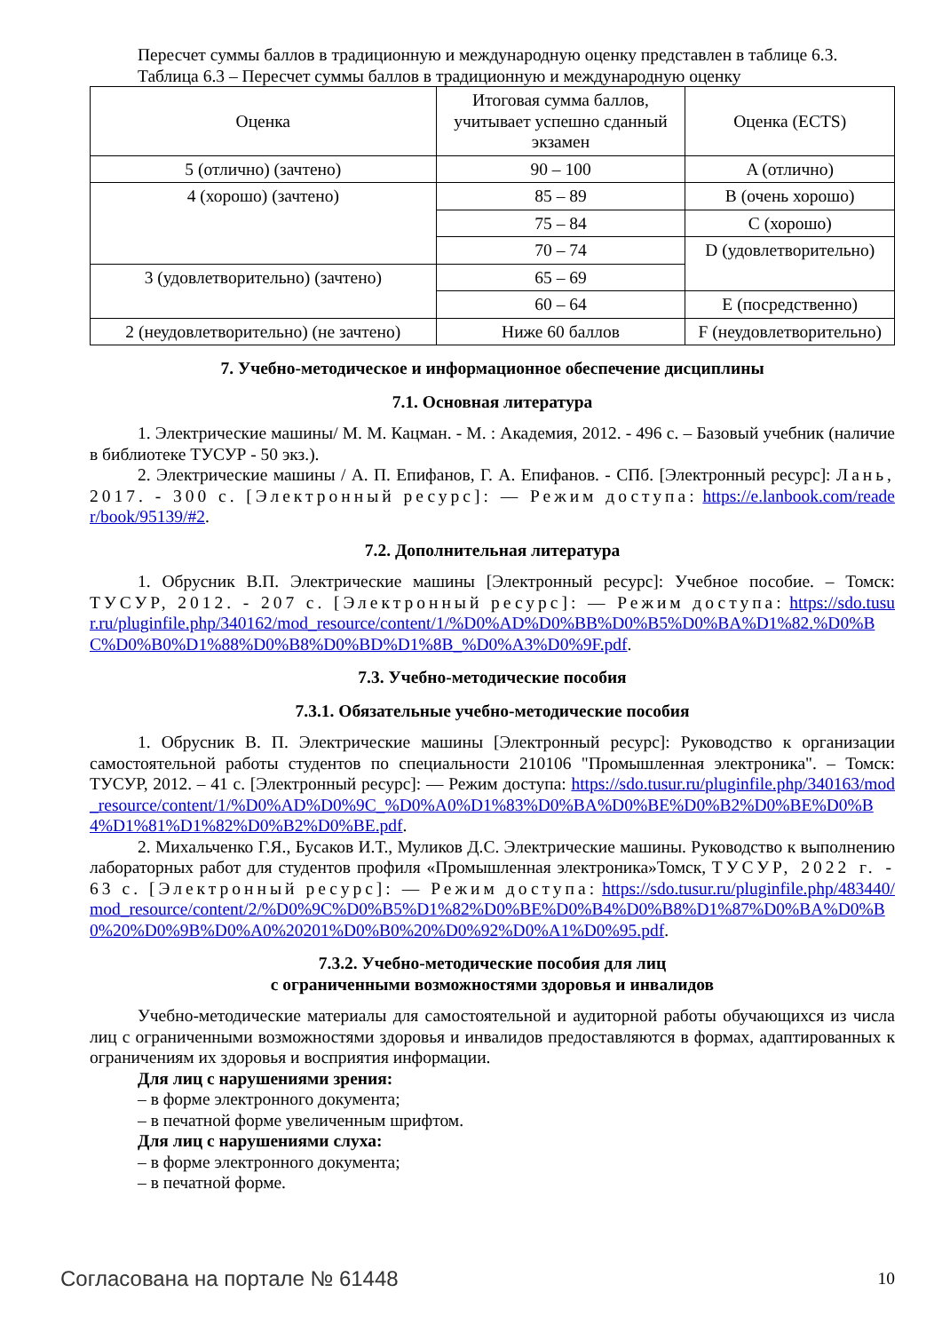Пересчет суммы баллов в традиционную и международную оценку представлен в таблице 6.3.
Таблица 6.3 – Пересчет суммы баллов в традиционную и международную оценку
| Оценка | Итоговая сумма баллов, учитывает успешно сданный экзамен | Оценка (ECTS) |
| 5 (отлично) (зачтено) | 90 – 100 | A (отлично) |
| 4 (хорошо) (зачтено) | 85 – 89 | B (очень хорошо) |
| | 75 – 84 | C (хорошо) |
| | 70 – 74 | D (удовлетворительно) |
| 3 (удовлетворительно) (зачтено) | 65 – 69 | |
| | 60 – 64 | E (посредственно) |
| 2 (неудовлетворительно) (не зачтено) | Ниже 60 баллов | F (неудовлетворительно) |
7. Учебно-методическое и информационное обеспечение дисциплины
7.1. Основная литература
1. Электрические машины/ М. М. Кацман. - М. : Академия, 2012. - 496 с. – Базовый учебник (наличие в библиотеке ТУСУР - 50 экз.).
2. Электрические машины / А. П. Епифанов, Г. А. Епифанов. - СПб. [Электронный ресурс]: Лань, 2017. - 300 с. [Электронный ресурс]: — Режим доступа: https://e.lanbook.com/reader/book/95139/#2.
7.2. Дополнительная литература
1. Обрусник В.П. Электрические машины [Электронный ресурс]: Учебное пособие. – Томск: ТУСУР, 2012. - 207 с. [Электронный ресурс]: — Режим доступа: https://sdo.tusur.ru/pluginfile.php/340162/mod_resource/content/1/%D0%AD%D0%BB%D0%B5%D0%BA%D1%82.%D0%BC%D0%B0%D1%88%D0%B8%D0%BD%D1%8B_%D0%A3%D0%9F.pdf.
7.3. Учебно-методические пособия
7.3.1. Обязательные учебно-методические пособия
1. Обрусник В. П. Электрические машины [Электронный ресурс]: Руководство к организации самостоятельной работы студентов по специальности 210106 "Промышленная электроника". – Томск: ТУСУР, 2012. – 41 с. [Электронный ресурс]: — Режим доступа: https://sdo.tusur.ru/pluginfile.php/340163/mod_resource/content/1/%D0%AD%D0%9C_%D0%A0%D1%83%D0%BA%D0%BE%D0%B2%D0%BE%D0%B4%D1%81%D1%82%D0%B2%D0%BE.pdf.
2. Михальченко Г.Я., Бусаков И.Т., Муликов Д.С. Электрические машины. Руководство к выполнению лабораторных работ для студентов профиля «Промышленная электроника»Томск, ТУСУР, 2022 г. - 63 с. [Электронный ресурс]: — Режим доступа: https://sdo.tusur.ru/pluginfile.php/483440/mod_resource/content/2/%D0%9C%D0%B5%D1%82%D0%BE%D0%B4%D0%B8%D1%87%D0%BA%D0%B0%20%D0%9B%D0%A0%20201%D0%B0%20%D0%92%D0%A1%D0%95.pdf.
7.3.2. Учебно-методические пособия для лиц
с ограниченными возможностями здоровья и инвалидов
Учебно-методические материалы для самостоятельной и аудиторной работы обучающихся из числа лиц с ограниченными возможностями здоровья и инвалидов предоставляются в формах, адаптированных к ограничениям их здоровья и восприятия информации.
Для лиц с нарушениями зрения:
– в форме электронного документа;
– в печатной форме увеличенным шрифтом.
Для лиц с нарушениями слуха:
– в форме электронного документа;
– в печатной форме.
Согласована на портале № 61448 10